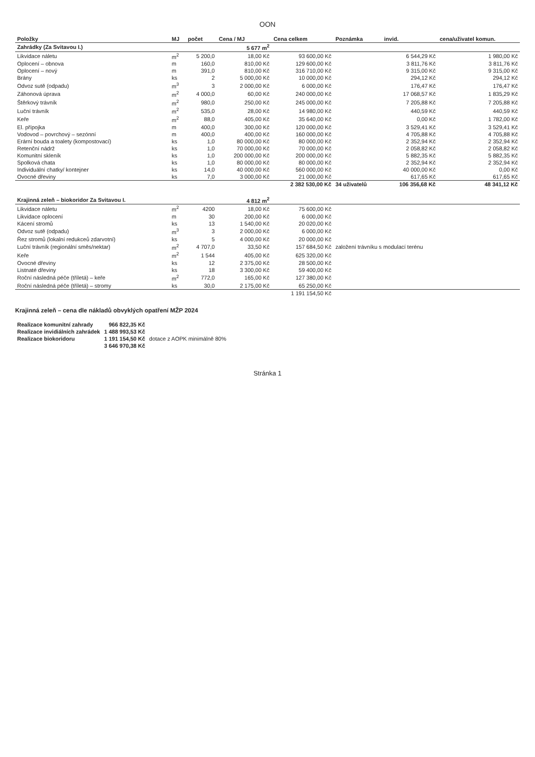OON
| Položky | MJ | počet | Cena / MJ | Cena celkem | Poznámka | invid. | cena/uživatel komun. |
| --- | --- | --- | --- | --- | --- | --- | --- |
| Zahrádky (Za Svitavou I.) | | | 5 677 m<sup>2</sup> | | | | |
| Likvidace náletu | m<sup>2</sup> | 5 200,0 | 18,00 Kč | 93 600,00 Kč | | 6 544,29 Kč | 1 980,00 Kč |
| Oplocení – obnova | m | 160,0 | 810,00 Kč | 129 600,00 Kč | | 3 811,76 Kč | 3 811,76 Kč |
| Oplocení – nový | m | 391,0 | 810,00 Kč | 316 710,00 Kč | | 9 315,00 Kč | 9 315,00 Kč |
| Brány | ks | 2 | 5 000,00 Kč | 10 000,00 Kč | | 294,12 Kč | 294,12 Kč |
| Odvoz sutě (odpadu) | m<sup>3</sup> | 3 | 2 000,00 Kč | 6 000,00 Kč | | 176,47 Kč | 176,47 Kč |
| Záhonová úprava | m<sup>2</sup> | 4 000,0 | 60,00 Kč | 240 000,00 Kč | | 17 068,57 Kč | 1 835,29 Kč |
| Štěrkový trávník | m<sup>2</sup> | 980,0 | 250,00 Kč | 245 000,00 Kč | | 7 205,88 Kč | 7 205,88 Kč |
| Luční trávník | m<sup>2</sup> | 535,0 | 28,00 Kč | 14 980,00 Kč | | 440,59 Kč | 440,59 Kč |
| Keře | m<sup>2</sup> | 88,0 | 405,00 Kč | 35 640,00 Kč | | 0,00 Kč | 1 782,00 Kč |
| El. přípojka | m | 400,0 | 300,00 Kč | 120 000,00 Kč | | 3 529,41 Kč | 3 529,41 Kč |
| Vodovod – povrchový – sezónní | m | 400,0 | 400,00 Kč | 160 000,00 Kč | | 4 705,88 Kč | 4 705,88 Kč |
| Erární bouda a toalety (kompostovací) | ks | 1,0 | 80 000,00 Kč | 80 000,00 Kč | | 2 352,94 Kč | 2 352,94 Kč |
| Retenční nádrž | ks | 1,0 | 70 000,00 Kč | 70 000,00 Kč | | 2 058,82 Kč | 2 058,82 Kč |
| Komunitní skleník | ks | 1,0 | 200 000,00 Kč | 200 000,00 Kč | | 5 882,35 Kč | 5 882,35 Kč |
| Spolková chata | ks | 1,0 | 80 000,00 Kč | 80 000,00 Kč | | 2 352,94 Kč | 2 352,94 Kč |
| Individuální chatky/ kontejner | ks | 14,0 | 40 000,00 Kč | 560 000,00 Kč | | 40 000,00 Kč | 0,00 Kč |
| Ovocné dřeviny | ks | 7,0 | 3 000,00 Kč | 21 000,00 Kč | | 617,65 Kč | 617,65 Kč |
| | | | | 2 382 530,00 Kč | 34 uživatelů | 106 356,68 Kč | 48 341,12 Kč |
| Krajinná zeleň – biokoridor Za Svitavou I. | | | 4 812 m<sup>2</sup> | | | | |
| Likvidace náletu | m<sup>2</sup> | 4200 | 18,00 Kč | 75 600,00 Kč | | | |
| Likvidace oplocení | m | 30 | 200,00 Kč | 6 000,00 Kč | | | |
| Kácení stromů | ks | 13 | 1 540,00 Kč | 20 020,00 Kč | | | |
| Odvoz sutě (odpadu) | m<sup>3</sup> | 3 | 2 000,00 Kč | 6 000,00 Kč | | | |
| Řez stromů (lokalní redukceů zdarvotní) | ks | 5 | 4 000,00 Kč | 20 000,00 Kč | | | |
| Luční trávník (regionální směs/nektar) | m<sup>2</sup> | 4 707,0 | 33,50 Kč | 157 684,50 Kč | založení trávníku s modulací terénu | | |
| Keře | m<sup>2</sup> | 1 544 | 405,00 Kč | 625 320,00 Kč | | | |
| Ovocné dřeviny | ks | 12 | 2 375,00 Kč | 28 500,00 Kč | | | |
| Listnaté dřeviny | ks | 18 | 3 300,00 Kč | 59 400,00 Kč | | | |
| Roční následná péče (tříletá) – keře | m<sup>2</sup> | 772,0 | 165,00 Kč | 127 380,00 Kč | | | |
| Roční následná péče (tříletá) – stromy | ks | 30,0 | 2 175,00 Kč | 65 250,00 Kč | | | |
| | | | | 1 191 154,50 Kč | | | |
Krajinná zeleň – cena dle nákladů obvyklých opatření MŽP 2024
| Realizace komunitní zahrady | 966 822,35 Kč | |
| Realizace invidiálních zahrádek | 1 488 993,53 Kč | |
| Realizace biokoridoru | 1 191 154,50 Kč | dotace z AOPK minimálně 80% |
| | 3 646 970,38 Kč | |
Stránka 1